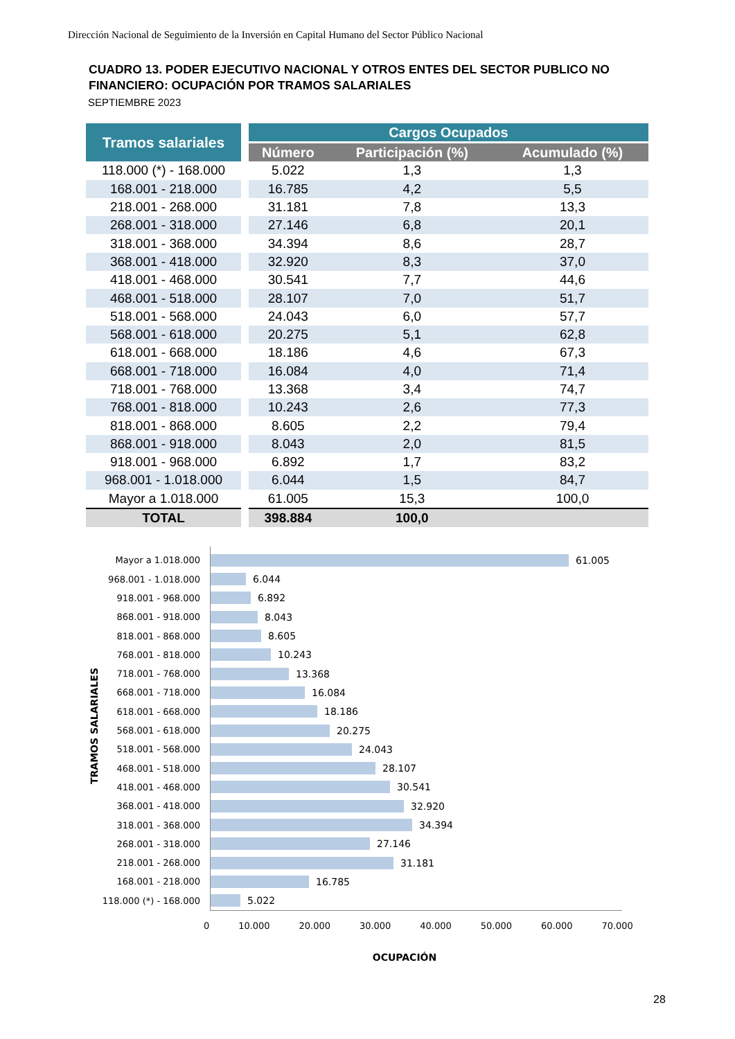Dirección Nacional de Seguimiento de la Inversión en Capital Humano del Sector Público Nacional
CUADRO 13. PODER EJECUTIVO NACIONAL Y OTROS ENTES DEL SECTOR PUBLICO NO
FINANCIERO: OCUPACIÓN POR TRAMOS SALARIALES
SEPTIEMBRE 2023
| Tramos salariales | | Cargos Ocupados | | |
| --- | --- | --- | --- | --- |
| | | Número | Participación (%) | Acumulado (%) |
| 118.000 (*) - 168.000 | | 5.022 | 1,3 | 1,3 |
| 168.001 - 218.000 | | 16.785 | 4,2 | 5,5 |
| 218.001 - 268.000 | | 31.181 | 7,8 | 13,3 |
| 268.001 - 318.000 | | 27.146 | 6,8 | 20,1 |
| 318.001 - 368.000 | | 34.394 | 8,6 | 28,7 |
| 368.001 - 418.000 | | 32.920 | 8,3 | 37,0 |
| 418.001 - 468.000 | | 30.541 | 7,7 | 44,6 |
| 468.001 - 518.000 | | 28.107 | 7,0 | 51,7 |
| 518.001 - 568.000 | | 24.043 | 6,0 | 57,7 |
| 568.001 - 618.000 | | 20.275 | 5,1 | 62,8 |
| 618.001 - 668.000 | | 18.186 | 4,6 | 67,3 |
| 668.001 - 718.000 | | 16.084 | 4,0 | 71,4 |
| 718.001 - 768.000 | | 13.368 | 3,4 | 74,7 |
| 768.001 - 818.000 | | 10.243 | 2,6 | 77,3 |
| 818.001 - 868.000 | | 8.605 | 2,2 | 79,4 |
| 868.001 - 918.000 | | 8.043 | 2,0 | 81,5 |
| 918.001 - 968.000 | | 6.892 | 1,7 | 83,2 |
| 968.001 - 1.018.000 | | 6.044 | 1,5 | 84,7 |
| Mayor a 1.018.000 | | 61.005 | 15,3 | 100,0 |
| TOTAL | | 398.884 | 100,0 | |
TRAMOS SALARIALES
Mayor a 1.018.000 61.005
968.001 - 1.018.000 6.044
918.001 - 968.000 6.892
868.001 - 918.000 8.043
818.001 - 868.000 8.605
768.001 - 818.000 10.243
718.001 - 768.000 13.368
668.001 - 718.000 16.084
618.001 - 668.000 18.186
568.001 - 618.000 20.275
518.001 - 568.000 24.043
468.001 - 518.000 28.107
418.001 - 468.000 30.541
368.001 - 418.000 32.920
318.001 - 368.000 34.394
268.001 - 318.000 27.146
218.001 - 268.000 31.181
168.001 - 218.000 16.785
118.000 (*) - 168.000 5.022
0 10.000 20.000 30.000 40.000 50.000 60.000 70.000
OCUPACIÓN
28